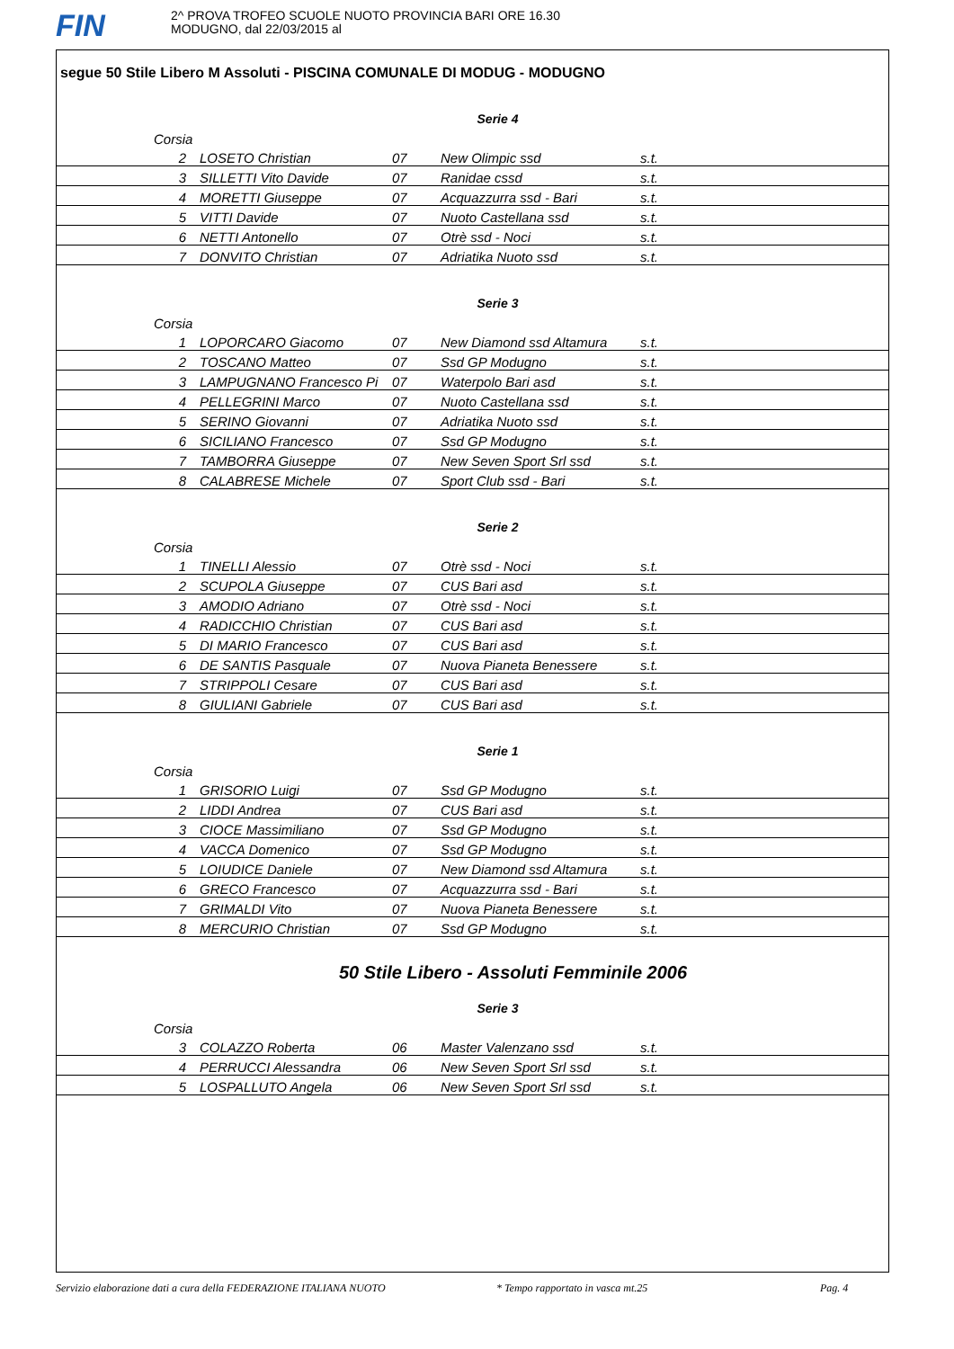FIN
2^ PROVA TROFEO SCUOLE NUOTO PROVINCIA BARI ORE 16.30
MODUGNO, dal 22/03/2015 al
segue 50 Stile Libero M Assoluti - PISCINA COMUNALE DI MODUG - MODUGNO
Serie 4
Corsia
| 2 | LOSETO Christian | 07 | New Olimpic ssd | s.t. |
| 3 | SILLETTI Vito Davide | 07 | Ranidae cssd | s.t. |
| 4 | MORETTI Giuseppe | 07 | Acquazzurra ssd - Bari | s.t. |
| 5 | VITTI Davide | 07 | Nuoto Castellana ssd | s.t. |
| 6 | NETTI Antonello | 07 | Otrè ssd - Noci | s.t. |
| 7 | DONVITO Christian | 07 | Adriatika Nuoto ssd | s.t. |
Serie 3
Corsia
| 1 | LOPORCARO Giacomo | 07 | New Diamond ssd Altamura | s.t. |
| 2 | TOSCANO Matteo | 07 | Ssd GP Modugno | s.t. |
| 3 | LAMPUGNANO Francesco Pi | 07 | Waterpolo Bari asd | s.t. |
| 4 | PELLEGRINI Marco | 07 | Nuoto Castellana ssd | s.t. |
| 5 | SERINO Giovanni | 07 | Adriatika Nuoto ssd | s.t. |
| 6 | SICILIANO Francesco | 07 | Ssd GP Modugno | s.t. |
| 7 | TAMBORRA Giuseppe | 07 | New Seven Sport Srl ssd | s.t. |
| 8 | CALABRESE Michele | 07 | Sport Club ssd - Bari | s.t. |
Serie 2
Corsia
| 1 | TINELLI Alessio | 07 | Otrè ssd - Noci | s.t. |
| 2 | SCUPOLA Giuseppe | 07 | CUS Bari asd | s.t. |
| 3 | AMODIO Adriano | 07 | Otrè ssd - Noci | s.t. |
| 4 | RADICCHIO Christian | 07 | CUS Bari asd | s.t. |
| 5 | DI MARIO Francesco | 07 | CUS Bari asd | s.t. |
| 6 | DE SANTIS Pasquale | 07 | Nuova Pianeta Benessere | s.t. |
| 7 | STRIPPOLI Cesare | 07 | CUS Bari asd | s.t. |
| 8 | GIULIANI Gabriele | 07 | CUS Bari asd | s.t. |
Serie 1
Corsia
| 1 | GRISORIO Luigi | 07 | Ssd GP Modugno | s.t. |
| 2 | LIDDI Andrea | 07 | CUS Bari asd | s.t. |
| 3 | CIOCE Massimiliano | 07 | Ssd GP Modugno | s.t. |
| 4 | VACCA Domenico | 07 | Ssd GP Modugno | s.t. |
| 5 | LOIUDICE Daniele | 07 | New Diamond ssd Altamura | s.t. |
| 6 | GRECO Francesco | 07 | Acquazzurra ssd - Bari | s.t. |
| 7 | GRIMALDI Vito | 07 | Nuova Pianeta Benessere | s.t. |
| 8 | MERCURIO Christian | 07 | Ssd GP Modugno | s.t. |
50 Stile Libero - Assoluti Femminile 2006
Serie 3
Corsia
| 3 | COLAZZO Roberta | 06 | Master Valenzano ssd | s.t. |
| 4 | PERRUCCI Alessandra | 06 | New Seven Sport Srl ssd | s.t. |
| 5 | LOSPALLUTO Angela | 06 | New Seven Sport Srl ssd | s.t. |
Servizio elaborazione dati a cura della FEDERAZIONE ITALIANA NUOTO * Tempo rapportato in vasca mt.25 Pag. 4